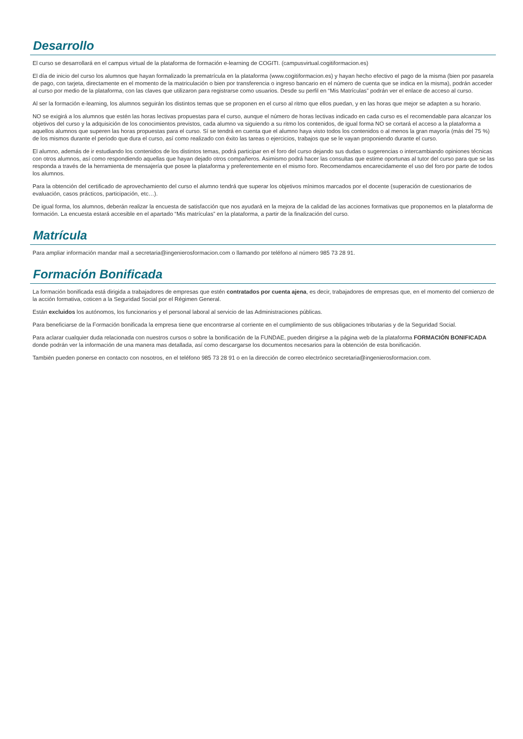Desarrollo
El curso se desarrollará en el campus virtual de la plataforma de formación e-learning de COGITI. (campusvirtual.cogitiformacion.es)
El día de inicio del curso los alumnos que hayan formalizado la prematrícula en la plataforma (www.cogitiformacion.es) y hayan hecho efectivo el pago de la misma (bien por pasarela de pago, con tarjeta, directamente en el momento de la matriculación o bien por transferencia o ingreso bancario en el número de cuenta que se indica en la misma), podrán acceder al curso por medio de la plataforma, con las claves que utilizaron para registrarse como usuarios. Desde su perfil en “Mis Matrículas” podrán ver el enlace de acceso al curso.
Al ser la formación e-learning, los alumnos seguirán los distintos temas que se proponen en el curso al ritmo que ellos puedan, y en las horas que mejor se adapten a su horario.
NO se exigirá a los alumnos que estén las horas lectivas propuestas para el curso, aunque el número de horas lectivas indicado en cada curso es el recomendable para alcanzar los objetivos del curso y la adquisición de los conocimientos previstos, cada alumno va siguiendo a su ritmo los contenidos, de igual forma NO se cortará el acceso a la plataforma a aquellos alumnos que superen las horas propuestas para el curso. Sí se tendrá en cuenta que el alumno haya visto todos los contenidos o al menos la gran mayoría (más del 75 %) de los mismos durante el periodo que dura el curso, así como realizado con éxito las tareas o ejercicios, trabajos que se le vayan proponiendo durante el curso.
El alumno, además de ir estudiando los contenidos de los distintos temas, podrá participar en el foro del curso dejando sus dudas o sugerencias o intercambiando opiniones técnicas con otros alumnos, así como respondiendo aquellas que hayan dejado otros compañeros. Asimismo podrá hacer las consultas que estime oportunas al tutor del curso para que se las responda a través de la herramienta de mensajería que posee la plataforma y preferentemente en el mismo foro. Recomendamos encarecidamente el uso del foro por parte de todos los alumnos.
Para la obtención del certificado de aprovechamiento del curso el alumno tendrá que superar los objetivos mínimos marcados por el docente (superación de cuestionarios de evaluación, casos prácticos, participación, etc…).
De igual forma, los alumnos, deberán realizar la encuesta de satisfacción que nos ayudará en la mejora de la calidad de las acciones formativas que proponemos en la plataforma de formación. La encuesta estará accesible en el apartado “Mis matrículas” en la plataforma, a partir de la finalización del curso.
Matrícula
Para ampliar información mandar mail a secretaria@ingenierosformacion.com o llamando por teléfono al número 985 73 28 91.
Formación Bonificada
La formación bonificada está dirigida a trabajadores de empresas que estén contratados por cuenta ajena, es decir, trabajadores de empresas que, en el momento del comienzo de la acción formativa, coticen a la Seguridad Social por el Régimen General.
Están excluidos los autónomos, los funcionarios y el personal laboral al servicio de las Administraciones públicas.
Para beneficiarse de la Formación bonificada la empresa tiene que encontrarse al corriente en el cumplimiento de sus obligaciones tributarias y de la Seguridad Social.
Para aclarar cualquier duda relacionada con nuestros cursos o sobre la bonificación de la FUNDAE, pueden dirigirse a la página web de la plataforma FORMACIÓN BONIFICADA donde podrán ver la información de una manera mas detallada, así como descargarse los documentos necesarios para la obtención de esta bonificación.
También pueden ponerse en contacto con nosotros, en el teléfono 985 73 28 91 o en la dirección de correo electrónico secretaria@ingenierosformacion.com.